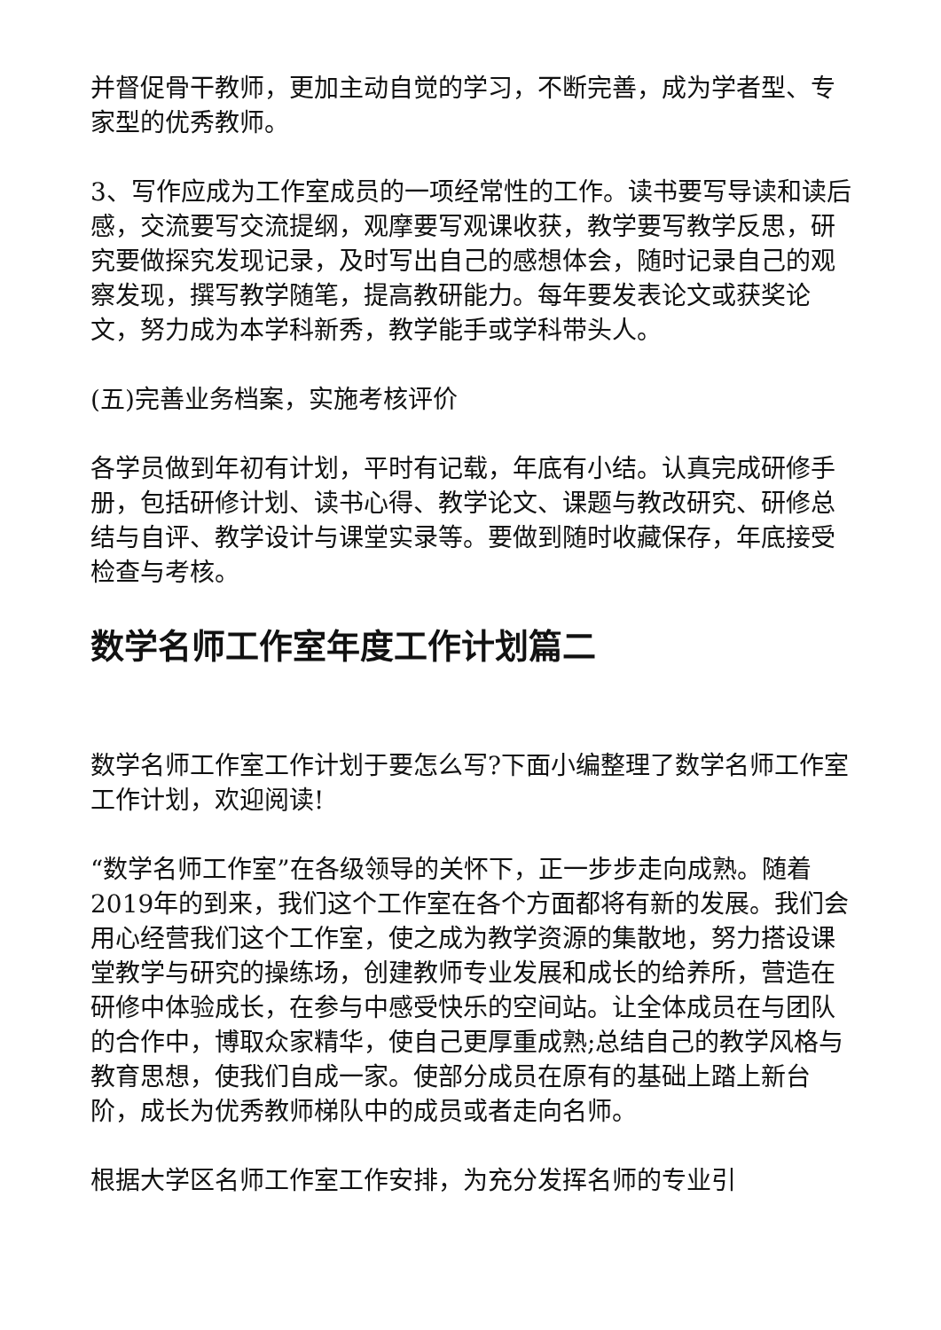并督促骨干教师，更加主动自觉的学习，不断完善，成为学者型、专家型的优秀教师。
3、写作应成为工作室成员的一项经常性的工作。读书要写导读和读后感，交流要写交流提纲，观摩要写观课收获，教学要写教学反思，研究要做探究发现记录，及时写出自己的感想体会，随时记录自己的观察发现，撰写教学随笔，提高教研能力。每年要发表论文或获奖论文，努力成为本学科新秀，教学能手或学科带头人。
(五)完善业务档案，实施考核评价
各学员做到年初有计划，平时有记载，年底有小结。认真完成研修手册，包括研修计划、读书心得、教学论文、课题与教改研究、研修总结与自评、教学设计与课堂实录等。要做到随时收藏保存，年底接受检查与考核。
数学名师工作室年度工作计划篇二
数学名师工作室工作计划于要怎么写?下面小编整理了数学名师工作室工作计划，欢迎阅读!
“数学名师工作室”在各级领导的关怀下，正一步步走向成熟。随着2019年的到来，我们这个工作室在各个方面都将有新的发展。我们会用心经营我们这个工作室，使之成为教学资源的集散地，努力搭设课堂教学与研究的操练场，创建教师专业发展和成长的给养所，营造在研修中体验成长，在参与中感受快乐的空间站。让全体成员在与团队的合作中，博取众家精华，使自己更厚重成熟;总结自己的教学风格与教育思想，使我们自成一家。使部分成员在原有的基础上踏上新台阶，成长为优秀教师梯队中的成员或者走向名师。
根据大学区名师工作室工作安排，为充分发挥名师的专业引